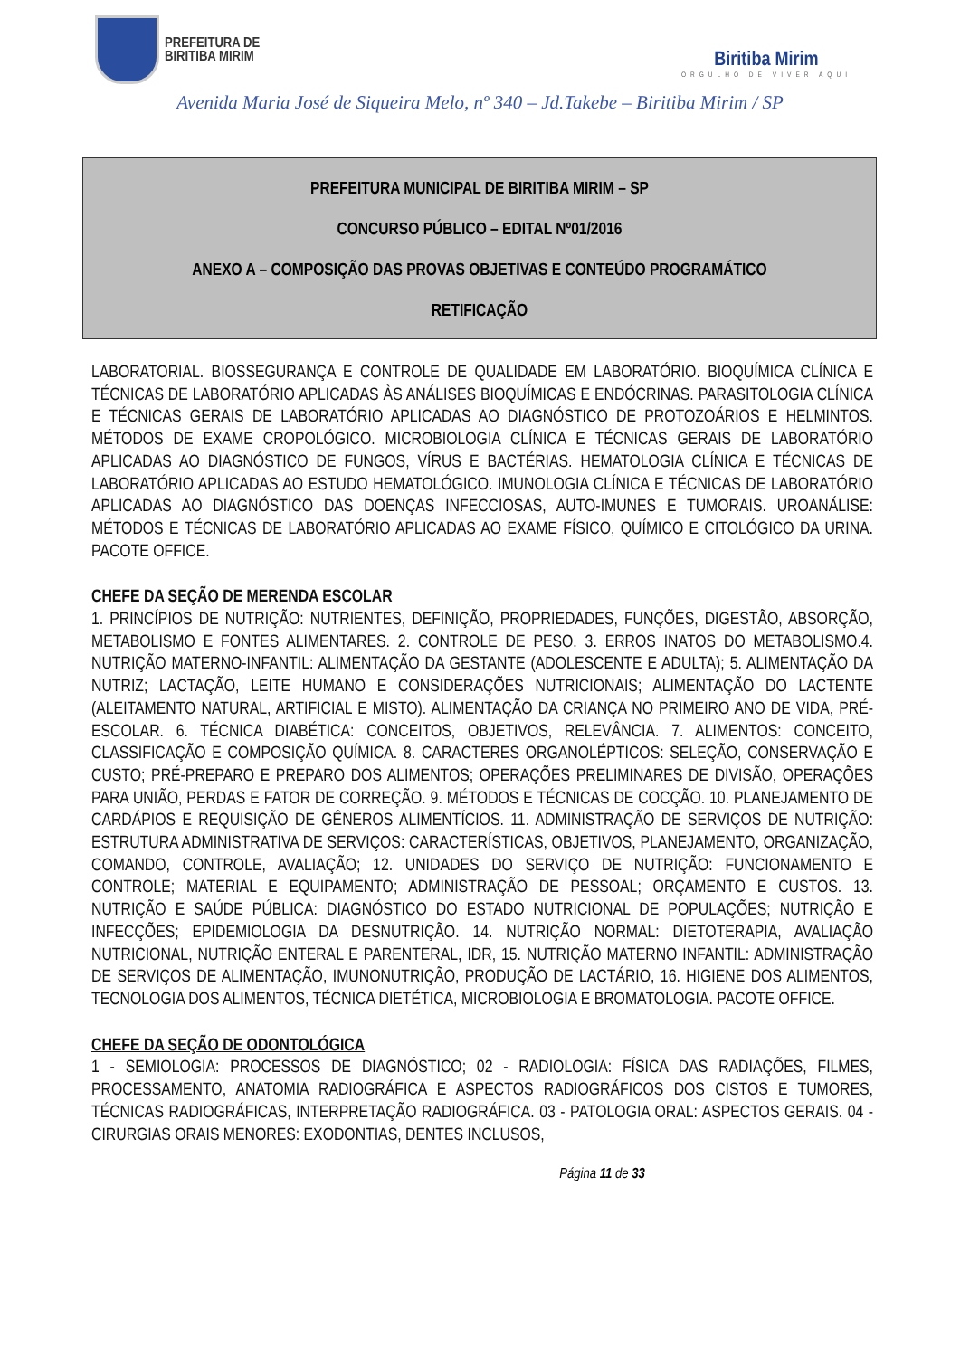PREFEITURA DE
BIRITIBA MIRIM
Biritiba Mirim
ORGULHO DE VIVER AQUI
Avenida Maria José de Siqueira Melo, nº 340 – Jd.Takebe – Biritiba Mirim / SP
PREFEITURA MUNICIPAL DE BIRITIBA MIRIM – SP
CONCURSO PÚBLICO – EDITAL Nº01/2016
ANEXO A – COMPOSIÇÃO DAS PROVAS OBJETIVAS E CONTEÚDO PROGRAMÁTICO
RETIFICAÇÃO
LABORATORIAL. BIOSSEGURANÇA E CONTROLE DE QUALIDADE EM LABORATÓRIO. BIOQUÍMICA CLÍNICA E TÉCNICAS DE LABORATÓRIO APLICADAS ÀS ANÁLISES BIOQUÍMICAS E ENDÓCRINAS. PARASITOLOGIA CLÍNICA E TÉCNICAS GERAIS DE LABORATÓRIO APLICADAS AO DIAGNÓSTICO DE PROTOZOÁRIOS E HELMINTOS. MÉTODOS DE EXAME CROPOLÓGICO. MICROBIOLOGIA CLÍNICA E TÉCNICAS GERAIS DE LABORATÓRIO APLICADAS AO DIAGNÓSTICO DE FUNGOS, VÍRUS E BACTÉRIAS. HEMATOLOGIA CLÍNICA E TÉCNICAS DE LABORATÓRIO APLICADAS AO ESTUDO HEMATOLÓGICO. IMUNOLOGIA CLÍNICA E TÉCNICAS DE LABORATÓRIO APLICADAS AO DIAGNÓSTICO DAS DOENÇAS INFECCIOSAS, AUTO-IMUNES E TUMORAIS. UROANÁLISE: MÉTODOS E TÉCNICAS DE LABORATÓRIO APLICADAS AO EXAME FÍSICO, QUÍMICO E CITOLÓGICO DA URINA. PACOTE OFFICE.
CHEFE DA SEÇÃO DE MERENDA ESCOLAR
1. PRINCÍPIOS DE NUTRIÇÃO: NUTRIENTES, DEFINIÇÃO, PROPRIEDADES, FUNÇÕES, DIGESTÃO, ABSORÇÃO, METABOLISMO E FONTES ALIMENTARES. 2. CONTROLE DE PESO. 3. ERROS INATOS DO METABOLISMO.4. NUTRIÇÃO MATERNO-INFANTIL: ALIMENTAÇÃO DA GESTANTE (ADOLESCENTE E ADULTA); 5. ALIMENTAÇÃO DA NUTRIZ; LACTAÇÃO, LEITE HUMANO E CONSIDERAÇÕES NUTRICIONAIS; ALIMENTAÇÃO DO LACTENTE (ALEITAMENTO NATURAL, ARTIFICIAL E MISTO). ALIMENTAÇÃO DA CRIANÇA NO PRIMEIRO ANO DE VIDA, PRÉ-ESCOLAR. 6. TÉCNICA DIABÉTICA: CONCEITOS, OBJETIVOS, RELEVÂNCIA. 7. ALIMENTOS: CONCEITO, CLASSIFICAÇÃO E COMPOSIÇÃO QUÍMICA. 8. CARACTERES ORGANOLÉPTICOS: SELEÇÃO, CONSERVAÇÃO E CUSTO; PRÉ-PREPARO E PREPARO DOS ALIMENTOS; OPERAÇÕES PRELIMINARES DE DIVISÃO, OPERAÇÕES PARA UNIÃO, PERDAS E FATOR DE CORREÇÃO. 9. MÉTODOS E TÉCNICAS DE COCÇÃO. 10. PLANEJAMENTO DE CARDÁPIOS E REQUISIÇÃO DE GÊNEROS ALIMENTÍCIOS. 11. ADMINISTRAÇÃO DE SERVIÇOS DE NUTRIÇÃO: ESTRUTURA ADMINISTRATIVA DE SERVIÇOS: CARACTERÍSTICAS, OBJETIVOS, PLANEJAMENTO, ORGANIZAÇÃO, COMANDO, CONTROLE, AVALIAÇÃO; 12. UNIDADES DO SERVIÇO DE NUTRIÇÃO: FUNCIONAMENTO E CONTROLE; MATERIAL E EQUIPAMENTO; ADMINISTRAÇÃO DE PESSOAL; ORÇAMENTO E CUSTOS. 13. NUTRIÇÃO E SAÚDE PÚBLICA: DIAGNÓSTICO DO ESTADO NUTRICIONAL DE POPULAÇÕES; NUTRIÇÃO E INFECÇÕES; EPIDEMIOLOGIA DA DESNUTRIÇÃO. 14. NUTRIÇÃO NORMAL: DIETOTERAPIA, AVALIAÇÃO NUTRICIONAL, NUTRIÇÃO ENTERAL E PARENTERAL, IDR, 15. NUTRIÇÃO MATERNO INFANTIL: ADMINISTRAÇÃO DE SERVIÇOS DE ALIMENTAÇÃO, IMUNONUTRIÇÃO, PRODUÇÃO DE LACTÁRIO, 16. HIGIENE DOS ALIMENTOS, TECNOLOGIA DOS ALIMENTOS, TÉCNICA DIETÉTICA, MICROBIOLOGIA E BROMATOLOGIA. PACOTE OFFICE.
CHEFE DA SEÇÃO DE ODONTOLÓGICA
1 - SEMIOLOGIA: PROCESSOS DE DIAGNÓSTICO; 02 - RADIOLOGIA: FÍSICA DAS RADIAÇÕES, FILMES, PROCESSAMENTO, ANATOMIA RADIOGRÁFICA E ASPECTOS RADIOGRÁFICOS DOS CISTOS E TUMORES, TÉCNICAS RADIOGRÁFICAS, INTERPRETAÇÃO RADIOGRÁFICA. 03 - PATOLOGIA ORAL: ASPECTOS GERAIS. 04 - CIRURGIAS ORAIS MENORES: EXODONTIAS, DENTES INCLUSOS,
Página 11 de 33